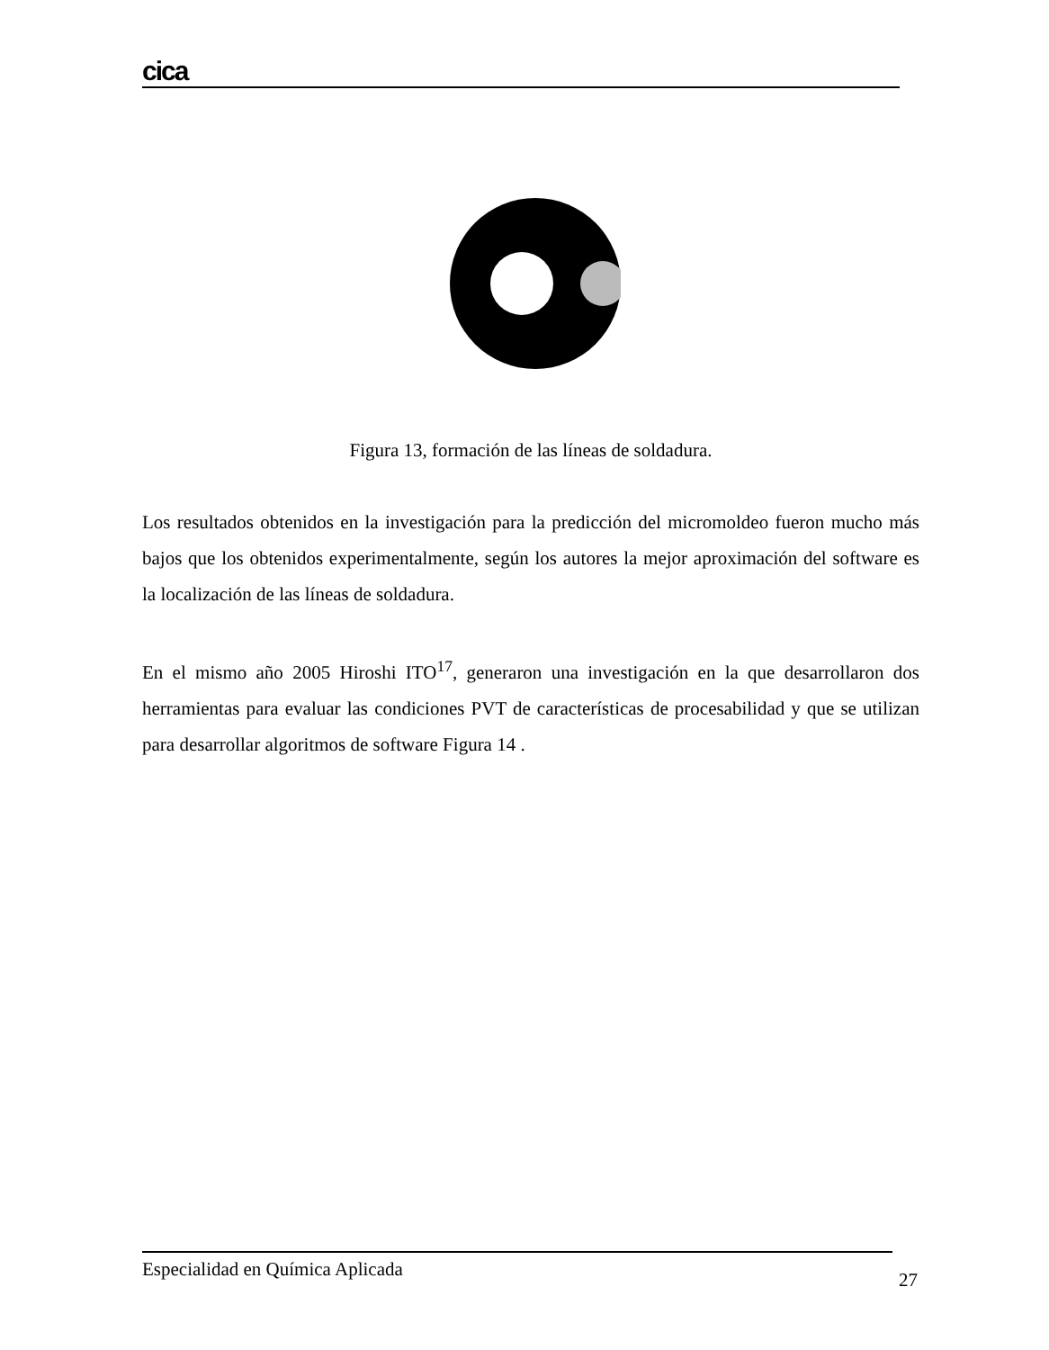cica
Figura 13, formación de las líneas de soldadura.
Los resultados obtenidos en la investigación para la predicción del micromoldeo fueron mucho más bajos que los obtenidos experimentalmente, según los autores la mejor aproximación del software es la localización de las líneas de soldadura.
En el mismo año 2005 Hiroshi ITO<sup>17</sup>, generaron una investigación en la que desarrollaron dos herramientas para evaluar las condiciones PVT de características de procesabilidad y que se utilizan para desarrollar algoritmos de software Figura 14 .
Especialidad en Química Aplicada 27